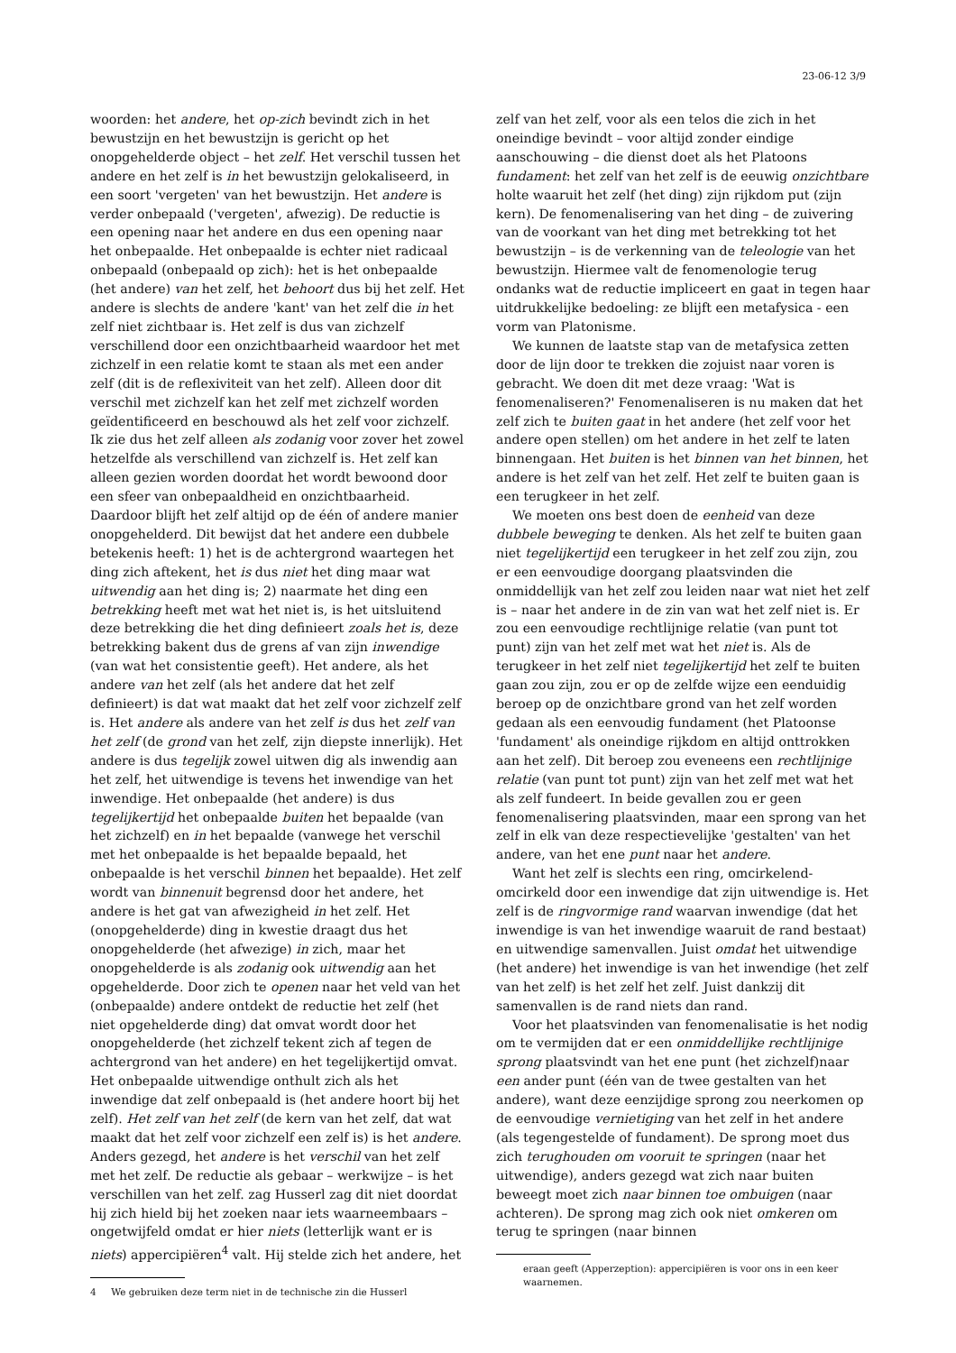23-06-12 3/9
woorden: het andere, het op-zich bevindt zich in het bewustzijn en het bewustzijn is gericht op het onopgehelderde object – het zelf. Het verschil tussen het andere en het zelf is in het bewustzijn gelokaliseerd, in een soort 'vergeten' van het bewustzijn. Het andere is verder onbepaald ('vergeten', afwezig). De reductie is een opening naar het andere en dus een opening naar het onbepaalde. Het onbepaalde is echter niet radicaal onbepaald (onbepaald op zich): het is het onbepaalde (het andere) van het zelf, het behoort dus bij het zelf. Het andere is slechts de andere 'kant' van het zelf die in het zelf niet zichtbaar is. Het zelf is dus van zichzelf verschillend door een onzichtbaarheid waardoor het met zichzelf in een relatie komt te staan als met een ander zelf (dit is de reflexiviteit van het zelf). Alleen door dit verschil met zichzelf kan het zelf met zichzelf worden geïdentificeerd en beschouwd als het zelf voor zichzelf. Ik zie dus het zelf alleen als zodanig voor zover het zowel hetzelfde als verschillend van zichzelf is. Het zelf kan alleen gezien worden doordat het wordt bewoond door een sfeer van onbepaaldheid en onzichtbaarheid. Daardoor blijft het zelf altijd op de één of andere manier onopgehelderd. Dit bewijst dat het andere een dubbele betekenis heeft: 1) het is de achtergrond waartegen het ding zich aftekent, het is dus niet het ding maar wat uitwendig aan het ding is; 2) naarmate het ding een betrekking heeft met wat het niet is, is het uitsluitend deze betrekking die het ding definieert zoals het is, deze betrekking bakent dus de grens af van zijn inwendige (van wat het consistentie geeft). Het andere, als het andere van het zelf (als het andere dat het zelf definieert) is dat wat maakt dat het zelf voor zichzelf zelf is. Het andere als andere van het zelf is dus het zelf van het zelf (de grond van het zelf, zijn diepste innerlijk). Het andere is dus tegelijk zowel uitwen dig als inwendig aan het zelf, het uitwendige is tevens het inwendige van het inwendige. Het onbepaalde (het andere) is dus tegelijkertijd het onbepaalde buiten het bepaalde (van het zichzelf) en in het bepaalde (vanwege het verschil met het onbepaalde is het bepaalde bepaald, het onbepaalde is het verschil binnen het bepaalde). Het zelf wordt van binnenuit begrensd door het andere, het andere is het gat van afwezigheid in het zelf. Het (onopgehelderde) ding in kwestie draagt dus het onopgehelderde (het afwezige) in zich, maar het onopgehelderde is als zodanig ook uitwendig aan het opgehelderde. Door zich te openen naar het veld van het (onbepaalde) andere ontdekt de reductie het zelf (het niet opgehelderde ding) dat omvat wordt door het onopgehelderde (het zichzelf tekent zich af tegen de achtergrond van het andere) en het tegelijkertijd omvat. Het onbepaalde uitwendige onthult zich als het inwendige dat zelf onbepaald is (het andere hoort bij het zelf). Het zelf van het zelf (de kern van het zelf, dat wat maakt dat het zelf voor zichzelf een zelf is) is het andere. Anders gezegd, het andere is het verschil van het zelf met het zelf. De reductie als gebaar – werkwijze – is het verschillen van het zelf. zag Husserl zag dit niet doordat hij zich hield bij het zoeken naar iets waarneembaars – ongetwijfeld omdat er hier niets (letterlijk want er is niets) appercipiëren<sup>4</sup> valt. Hij stelde zich het andere, het
4 We gebruiken deze term niet in de technische zin die Husserl
zelf van het zelf, voor als een telos die zich in het oneindige bevindt – voor altijd zonder eindige aanschouwing – die dienst doet als het Platoons fundament: het zelf van het zelf is de eeuwig onzichtbare holte waaruit het zelf (het ding) zijn rijkdom put (zijn kern). De fenomenalisering van het ding – de zuivering van de voorkant van het ding met betrekking tot het bewustzijn – is de verkenning van de teleologie van het bewustzijn. Hiermee valt de fenomenologie terug ondanks wat de reductie impliceert en gaat in tegen haar uitdrukkelijke bedoeling: ze blijft een metafysica - een vorm van Platonisme.
We kunnen de laatste stap van de metafysica zetten door de lijn door te trekken die zojuist naar voren is gebracht. We doen dit met deze vraag: 'Wat is fenomenaliseren?' Fenomenaliseren is nu maken dat het zelf zich te buiten gaat in het andere (het zelf voor het andere open stellen) om het andere in het zelf te laten binnengaan. Het buiten is het binnen van het binnen, het andere is het zelf van het zelf. Het zelf te buiten gaan is een terugkeer in het zelf.
We moeten ons best doen de eenheid van deze dubbele beweging te denken. Als het zelf te buiten gaan niet tegelijkertijd een terugkeer in het zelf zou zijn, zou er een eenvoudige doorgang plaatsvinden die onmiddellijk van het zelf zou leiden naar wat niet het zelf is – naar het andere in de zin van wat het zelf niet is. Er zou een eenvoudige rechtlijnige relatie (van punt tot punt) zijn van het zelf met wat het niet is. Als de terugkeer in het zelf niet tegelijkertijd het zelf te buiten gaan zou zijn, zou er op de zelfde wijze een eenduidig beroep op de onzichtbare grond van het zelf worden gedaan als een eenvoudig fundament (het Platoonse 'fundament' als oneindige rijkdom en altijd onttrokken aan het zelf). Dit beroep zou eveneens een rechtlijnige relatie (van punt tot punt) zijn van het zelf met wat het als zelf fundeert. In beide gevallen zou er geen fenomenalisering plaatsvinden, maar een sprong van het zelf in elk van deze respectievelijke 'gestalten' van het andere, van het ene punt naar het andere.
Want het zelf is slechts een ring, omcirkelend-omcirkeld door een inwendige dat zijn uitwendige is. Het zelf is de ringvormige rand waarvan inwendige (dat het inwendige is van het inwendige waaruit de rand bestaat) en uitwendige samenvallen. Juist omdat het uitwendige (het andere) het inwendige is van het inwendige (het zelf van het zelf) is het zelf het zelf. Juist dankzij dit samenvallen is de rand niets dan rand.
Voor het plaatsvinden van fenomenalisatie is het nodig om te vermijden dat er een onmiddellijke rechtlijnige sprong plaatsvindt van het ene punt (het zichzelf)naar een ander punt (één van de twee gestalten van het andere), want deze eenzijdige sprong zou neerkomen op de eenvoudige vernietiging van het zelf in het andere (als tegengestelde of fundament). De sprong moet dus zich terughouden om vooruit te springen (naar het uitwendige), anders gezegd wat zich naar buiten beweegt moet zich naar binnen toe ombuigen (naar achteren). De sprong mag zich ook niet omkeren om terug te springen (naar binnen
eraan geeft (Apperzeption): appercipiëren is voor ons in een keer waarnemen.